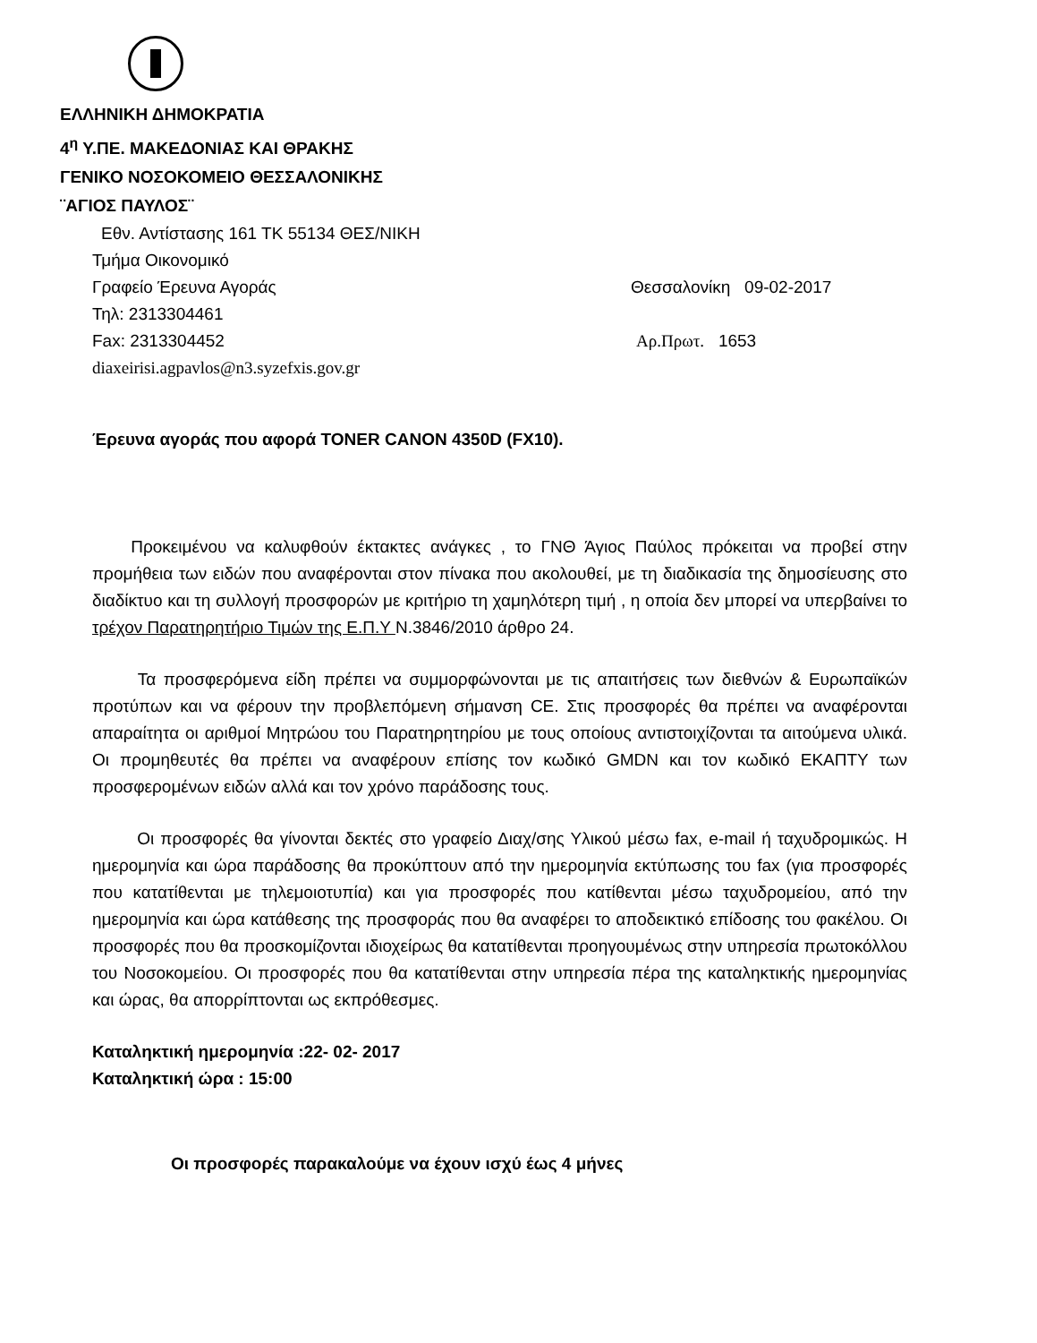ΕΛΛΗΝΙΚΗ ΔΗΜΟΚΡΑΤΙΑ
4<sup>η</sup> Υ.ΠΕ. ΜΑΚΕΔΟΝΙΑΣ ΚΑΙ ΘΡΑΚΗΣ
ΓΕΝΙΚΟ ΝΟΣΟΚΟΜΕΙΟ ΘΕΣΣΑΛΟΝΙΚΗΣ
¨ΑΓΙΟΣ ΠΑΥΛΟΣ¨
Εθν. Αντίστασης 161 ΤΚ 55134 ΘΕΣ/ΝΙΚΗ
Τμήμα Οικονομικό
Γραφείο Έρευνα Αγοράς Θεσσαλονίκη 09-02-2017
Τηλ: 2313304461
Fax: 2313304452 Αρ.Πρωτ. 1653
diaxeirisi.agpavlos@n3.syzefxis.gov.gr
Έρευνα αγοράς που αφορά TONER CANON 4350D (FX10).
Προκειμένου να καλυφθούν έκτακτες ανάγκες , το ΓΝΘ Άγιος Παύλος πρόκειται να προβεί στην προμήθεια των ειδών που αναφέρονται στον πίνακα που ακολουθεί, με τη διαδικασία της δημοσίευσης στο διαδίκτυο και τη συλλογή προσφορών με κριτήριο τη χαμηλότερη τιμή , η οποία δεν μπορεί να υπερβαίνει το τρέχον Παρατηρητήριο Τιμών της Ε.Π.Υ Ν.3846/2010 άρθρο 24.
Τα προσφερόμενα είδη πρέπει να συμμορφώνονται με τις απαιτήσεις των διεθνών & Ευρωπαϊκών προτύπων και να φέρουν την προβλεπόμενη σήμανση CE. Στις προσφορές θα πρέπει να αναφέρονται απαραίτητα οι αριθμοί Μητρώου του Παρατηρητηρίου με τους οποίους αντιστοιχίζονται τα αιτούμενα υλικά. Οι προμηθευτές θα πρέπει να αναφέρουν επίσης τον κωδικό GMDN και τον κωδικό ΕΚΑΠΤΥ των προσφερομένων ειδών αλλά και τον χρόνο παράδοσης τους.
Οι προσφορές θα γίνονται δεκτές στο γραφείο Διαχ/σης Υλικού μέσω fax, e-mail ή ταχυδρομικώς. Η ημερομηνία και ώρα παράδοσης θα προκύπτουν από την ημερομηνία εκτύπωσης του fax (για προσφορές που κατατίθενται με τηλεμοιοτυπία) και για προσφορές που κατίθενται μέσω ταχυδρομείου, από την ημερομηνία και ώρα κατάθεσης της προσφοράς που θα αναφέρει το αποδεικτικό επίδοσης του φακέλου. Οι προσφορές που θα προσκομίζονται ιδιοχείρως θα κατατίθενται προηγουμένως στην υπηρεσία πρωτοκόλλου του Νοσοκομείου. Οι προσφορές που θα κατατίθενται στην υπηρεσία πέρα της καταληκτικής ημερομηνίας και ώρας, θα απορρίπτονται ως εκπρόθεσμες.
Καταληκτική ημερομηνία :22- 02- 2017
Καταληκτική ώρα : 15:00
Οι προσφορές παρακαλούμε να έχουν ισχύ έως 4 μήνες